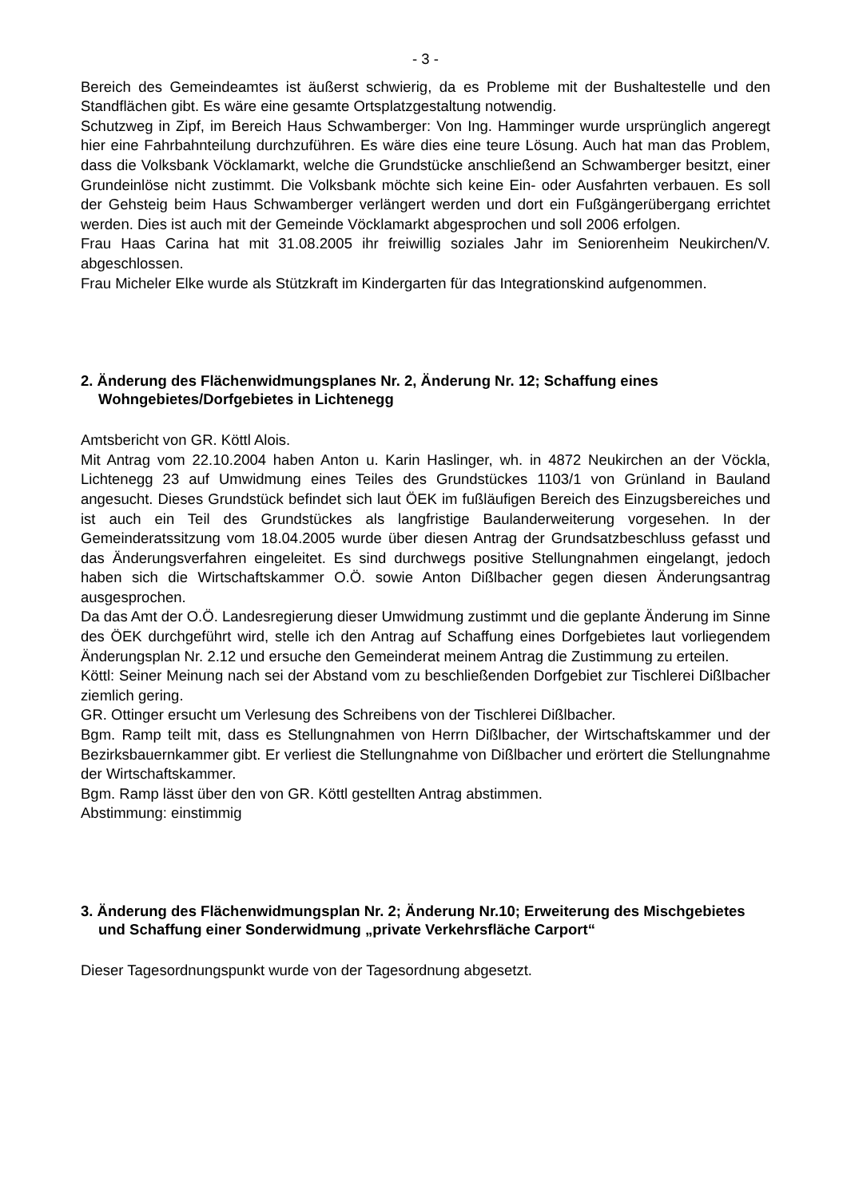- 3 -
Bereich des Gemeindeamtes ist äußerst schwierig, da es Probleme mit der Bushaltestelle und den Standflächen gibt. Es wäre eine gesamte Ortsplatzgestaltung notwendig.
Schutzweg in Zipf, im Bereich Haus Schwamberger: Von Ing. Hamminger wurde ursprünglich angeregt hier eine Fahrbahnteilung durchzuführen. Es wäre dies eine teure Lösung. Auch hat man das Problem, dass die Volksbank Vöcklamarkt, welche die Grundstücke anschließend an Schwamberger besitzt, einer Grundeinlöse nicht zustimmt. Die Volksbank möchte sich keine Ein- oder Ausfahrten verbauen. Es soll der Gehsteig beim Haus Schwamberger verlängert werden und dort ein Fußgängerübergang errichtet werden. Dies ist auch mit der Gemeinde Vöcklamarkt abgesprochen und soll 2006 erfolgen.
Frau Haas Carina hat mit 31.08.2005 ihr freiwillig soziales Jahr im Seniorenheim Neukirchen/V. abgeschlossen.
Frau Micheler Elke wurde als Stützkraft im Kindergarten für das Integrationskind aufgenommen.
2. Änderung des Flächenwidmungsplanes Nr. 2, Änderung Nr. 12; Schaffung eines Wohngebietes/Dorfgebietes in Lichtenegg
Amtsbericht von GR. Köttl Alois.
Mit Antrag vom 22.10.2004 haben Anton u. Karin Haslinger, wh. in 4872 Neukirchen an der Vöckla, Lichtenegg 23 auf Umwidmung eines Teiles des Grundstückes 1103/1 von Grünland in Bauland angesucht. Dieses Grundstück befindet sich laut ÖEK im fußläufigen Bereich des Einzugsbereiches und ist auch ein Teil des Grundstückes als langfristige Baulanderweiterung vorgesehen. In der Gemeinderatssitzung vom 18.04.2005 wurde über diesen Antrag der Grundsatzbeschluss gefasst und das Änderungsverfahren eingeleitet. Es sind durchwegs positive Stellungnahmen eingelangt, jedoch haben sich die Wirtschaftskammer O.Ö. sowie Anton Dißlbacher gegen diesen Änderungsantrag ausgesprochen.
Da das Amt der O.Ö. Landesregierung dieser Umwidmung zustimmt und die geplante Änderung im Sinne des ÖEK durchgeführt wird, stelle ich den Antrag auf Schaffung eines Dorfgebietes laut vorliegendem Änderungsplan Nr. 2.12 und ersuche den Gemeinderat meinem Antrag die Zustimmung zu erteilen.
Köttl: Seiner Meinung nach sei der Abstand vom zu beschließenden Dorfgebiet zur Tischlerei Dißlbacher ziemlich gering.
GR. Ottinger ersucht um Verlesung des Schreibens von der Tischlerei Dißlbacher.
Bgm. Ramp teilt mit, dass es Stellungnahmen von Herrn Dißlbacher, der Wirtschaftskammer und der Bezirksbauernkammer gibt. Er verliest die Stellungnahme von Dißlbacher und erörtert die Stellungnahme der Wirtschaftskammer.
Bgm. Ramp lässt über den von GR. Köttl gestellten Antrag abstimmen.
Abstimmung: einstimmig
3. Änderung des Flächenwidmungsplan Nr. 2; Änderung Nr.10; Erweiterung des Mischgebietes und Schaffung einer Sonderwidmung „private Verkehrsfläche Carport“
Dieser Tagesordnungspunkt wurde von der Tagesordnung abgesetzt.